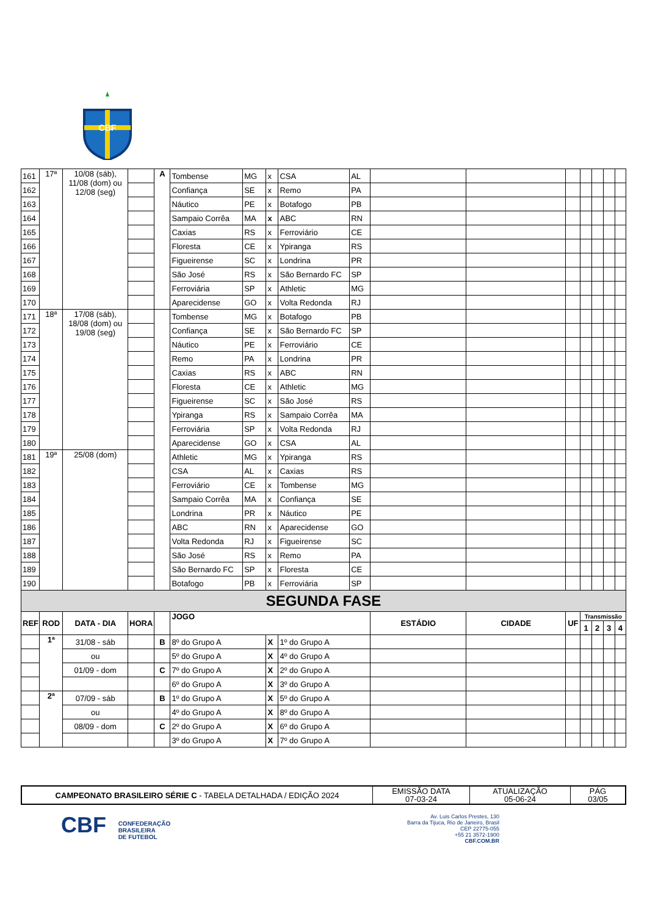CBF
| 161 | 17ª | 10/08 (sáb), 11/08 (dom) ou 12/08 (seg) | | A | Tombense | MG | x | CSA | AL | | | | | | | |
| 162 | | | | | Confiança | SE | x | Remo | PA | | | | | | | |
| 163 | | | | | Náutico | PE | x | Botafogo | PB | | | | | | | |
| 164 | | | | | Sampaio Corrêa | MA | x | ABC | RN | | | | | | | |
| 165 | | | | | Caxias | RS | x | Ferroviário | CE | | | | | | | |
| 166 | | | | | Floresta | CE | x | Ypiranga | RS | | | | | | | |
| 167 | | | | | Figueirense | SC | x | Londrina | PR | | | | | | | |
| 168 | | | | | São José | RS | x | São Bernardo FC | SP | | | | | | | |
| 169 | | | | | Ferroviária | SP | x | Athletic | MG | | | | | | | |
| 170 | | | | | Aparecidense | GO | x | Volta Redonda | RJ | | | | | | | |
| 171 | 18ª | 17/08 (sáb), 18/08 (dom) ou 19/08 (seg) | | | Tombense | MG | x | Botafogo | PB | | | | | | | |
| 172 | | | | | Confiança | SE | x | São Bernardo FC | SP | | | | | | | |
| 173 | | | | | Náutico | PE | x | Ferroviário | CE | | | | | | | |
| 174 | | | | | Remo | PA | x | Londrina | PR | | | | | | | |
| 175 | | | | | Caxias | RS | x | ABC | RN | | | | | | | |
| 176 | | | | | Floresta | CE | x | Athletic | MG | | | | | | | |
| 177 | | | | | Figueirense | SC | x | São José | RS | | | | | | | |
| 178 | | | | | Ypiranga | RS | x | Sampaio Corrêa | MA | | | | | | | |
| 179 | | | | | Ferroviária | SP | x | Volta Redonda | RJ | | | | | | | |
| 180 | | | | | Aparecidense | GO | x | CSA | AL | | | | | | | |
| 181 | 19ª | 25/08 (dom) | | | Athletic | MG | x | Ypiranga | RS | | | | | | | |
| 182 | | | | | CSA | AL | x | Caxias | RS | | | | | | | |
| 183 | | | | | Ferroviário | CE | x | Tombense | MG | | | | | | | |
| 184 | | | | | Sampaio Corrêa | MA | x | Confiança | SE | | | | | | | |
| 185 | | | | | Londrina | PR | x | Náutico | PE | | | | | | | |
| 186 | | | | | ABC | RN | x | Aparecidense | GO | | | | | | | |
| 187 | | | | | Volta Redonda | RJ | x | Figueirense | SC | | | | | | | |
| 188 | | | | | São José | RS | x | Remo | PA | | | | | | | |
| 189 | | | | | São Bernardo FC | SP | x | Floresta | CE | | | | | | | |
| 190 | | | | | Botafogo | PB | x | Ferroviária | SP | | | | | | | |
| SEGUNDA FASE | | | | | | | | | | | | | | | | |
| REF | ROD | DATA - DIA | HORA | | JOGO | | | | | ESTÁDIO | CIDADE | UF | Transmissão | | | |
| | | | | | | | | | | | | | 1 | 2 | 3 | 4 |
| | 1ª | 31/08 - sáb | | B | 8º do Grupo A | | X | 1º do Grupo A | | | | | | | | |
| | | ou | | | 5º do Grupo A | | X | 4º do Grupo A | | | | | | | | |
| | | 01/09 - dom | | C | 7º do Grupo A | | X | 2º do Grupo A | | | | | | | | |
| | | | | | 6º do Grupo A | | X | 3º do Grupo A | | | | | | | | |
| | 2ª | 07/09 - sáb | | B | 1º do Grupo A | | X | 5º do Grupo A | | | | | | | | |
| | | ou | | | 4º do Grupo A | | X | 8º do Grupo A | | | | | | | | |
| | | 08/09 - dom | | C | 2º do Grupo A | | X | 6º do Grupo A | | | | | | | | |
| | | | | | 3º do Grupo A | | X | 7º do Grupo A | | | | | | | | |
| CAMPEONATO BRASILEIRO SÉRIE C - TABELA DETALHADA / EDIÇÃO 2024 | EMISSÃO DATA 07-03-24 | ATUALIZAÇÃO 05-06-24 | PÁG 03/05 |
CBF CONFEDERAÇÃO
BRASILEIRA
DE FUTEBOL
Av. Luis Carlos Prestes, 130
Barra da Tijuca, Rio de Janeiro, Brasil
CEP 22775-055
+55 21 3572-1900
CBF.COM.BR